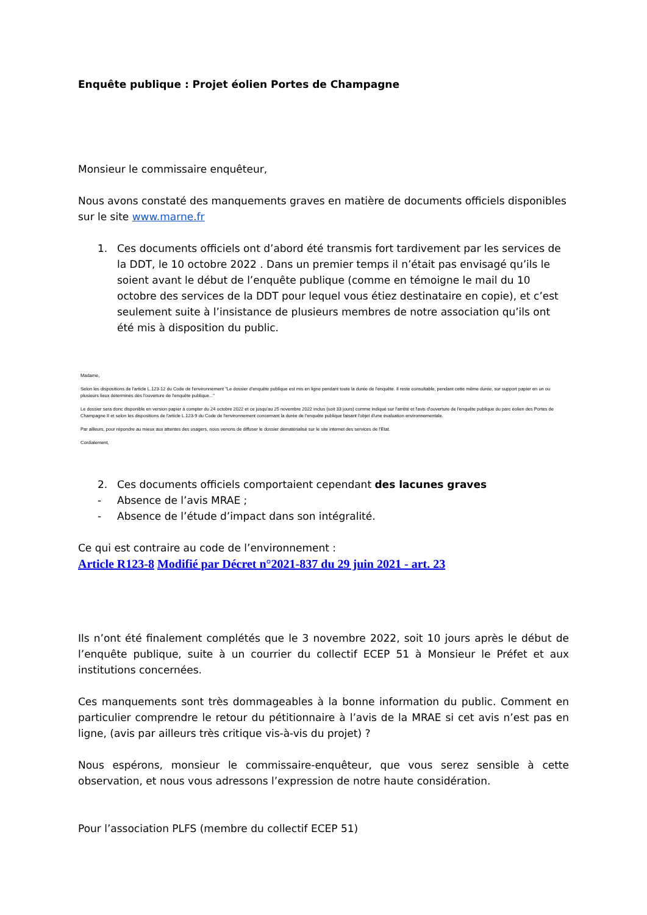Enquête publique : Projet éolien Portes de Champagne
Monsieur le commissaire enquêteur,
Nous avons constaté des manquements graves en matière de documents officiels disponibles sur le site www.marne.fr
1. Ces documents officiels ont d’abord été transmis fort tardivement par les services de la DDT, le 10 octobre 2022 . Dans un premier temps il n’était pas envisagé qu’ils le soient avant le début de l’enquête publique (comme en témoigne le mail du 10 octobre des services de la DDT pour lequel vous étiez destinataire en copie), et c’est seulement suite à l’insistance de plusieurs membres de notre association qu’ils ont été mis à disposition du public.
Madame,
Selon les dispositions de l'article L.123-12 du Code de l'environnement "Le dossier d'enquête publique est mis en ligne pendant toute la durée de l'enquête. Il reste consultable, pendant cette même durée, sur support papier en un ou plusieurs lieux déterminés dès l'ouverture de l'enquête publique..."
Le dossier sera donc disponible en version papier à compter du 24 octobre 2022 et ce jusqu'au 25 novembre 2022 inclus (soit 33 jours) comme indiqué sur l'arrêté et l'avis d'ouverture de l'enquête publique du parc éolien des Portes de Champagne II et selon les dispositions de l'article L.123-9 du Code de l'environnement concernant la durée de l'enquête publique faisant l'objet d'une évaluation environnementale.
Par ailleurs, pour répondre au mieux aux attentes des usagers, nous venons de diffuser le dossier dématérialisé sur le site internet des services de l'Etat.
Cordialement,
2. Ces documents officiels comportaient cependant des lacunes graves
- Absence de l’avis MRAE ;
- Absence de l’étude d’impact dans son intégralité.
Ce qui est contraire au code de l’environnement :
Article R123-8 Modifié par Décret n°2021-837 du 29 juin 2021 - art. 23
Ils n’ont été finalement complétés que le 3 novembre 2022, soit 10 jours après le début de l’enquête publique, suite à un courrier du collectif ECEP 51 à Monsieur le Préfet et aux institutions concernées.
Ces manquements sont très dommageables à la bonne information du public. Comment en particulier comprendre le retour du pétitionnaire à l’avis de la MRAE si cet avis n’est pas en ligne, (avis par ailleurs très critique vis-à-vis du projet) ?
Nous espérons, monsieur le commissaire-enquêteur, que vous serez sensible à cette observation, et nous vous adressons l’expression de notre haute considération.
Pour l’association PLFS (membre du collectif ECEP 51)